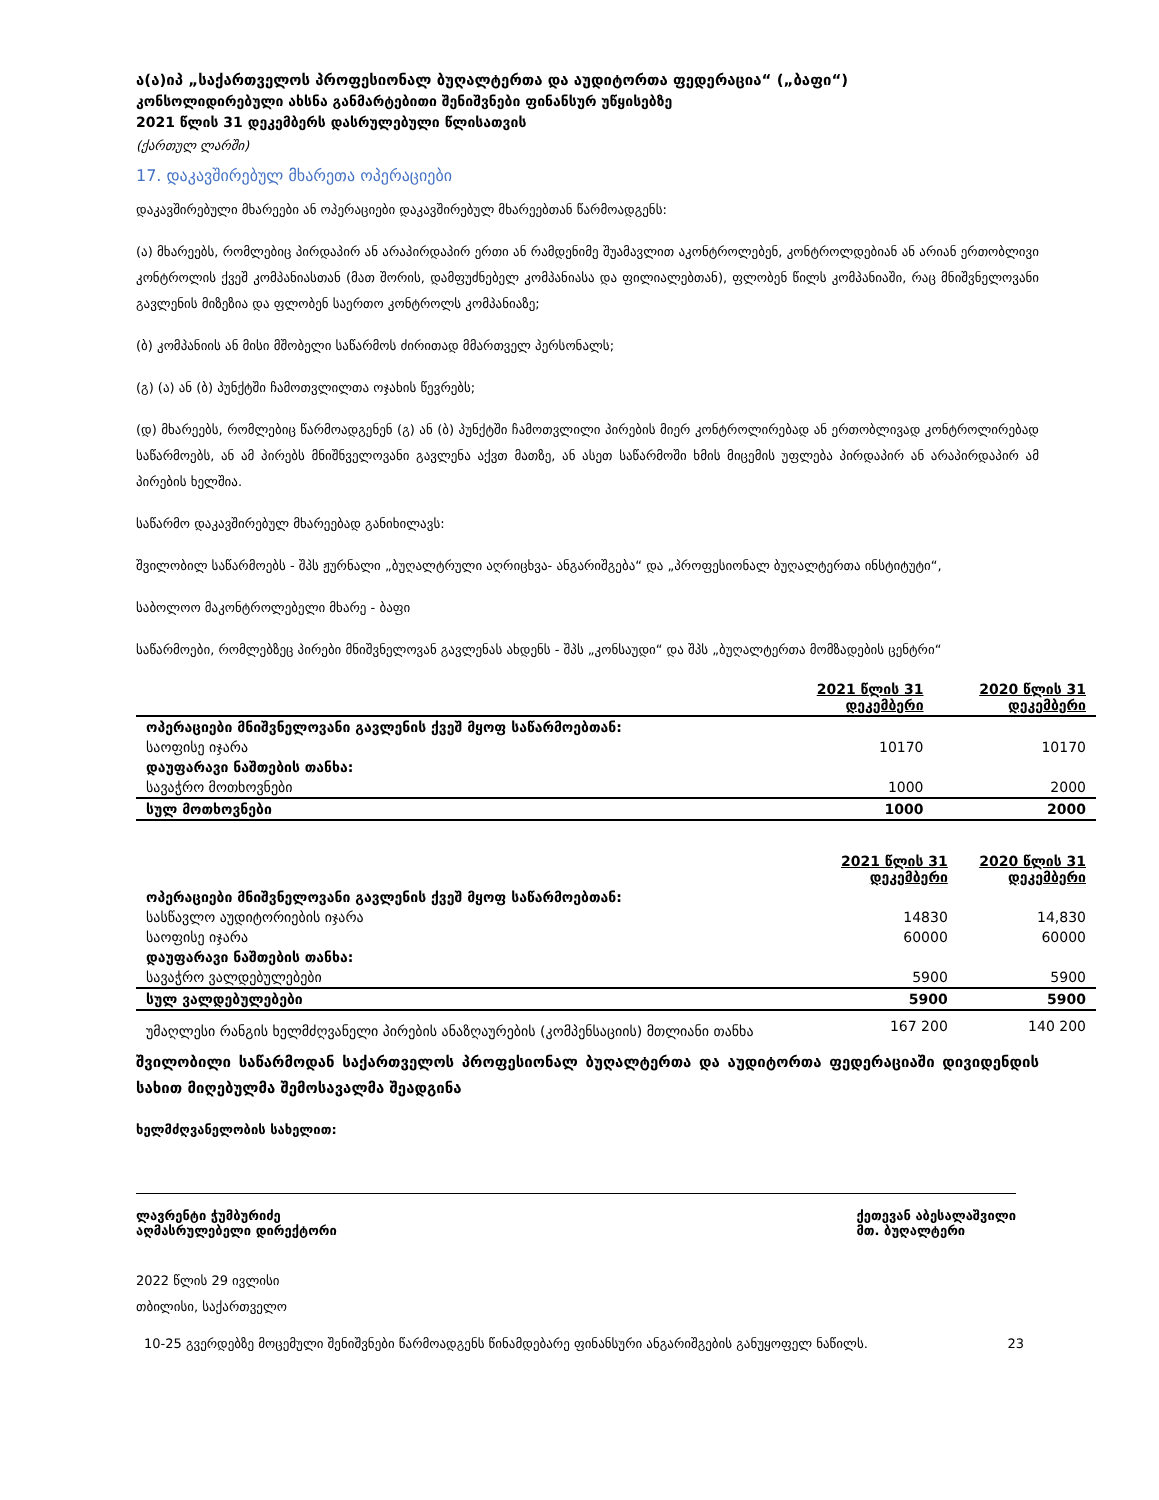ა(ა)იპ „საქართველოს პროფესიონალ ბუღალტერთა და აუდიტორთა ფედერაცია“ („ბაფი“)
კონსოლიდირებული ახსნა განმარტებითი შენიშვნები ფინანსურ უწყისებზე
2021 წლის 31 დეკემბერს დასრულებული წლისათვის
(ქართულ ლარში)
17. დაკავშირებულ მხარეთა ოპერაციები
დაკავშირებული მხარეები ან ოპერაციები დაკავშირებულ მხარეებთან წარმოადგენს:
(ა) მხარეებს, რომლებიც პირდაპირ ან არაპირდაპირ ერთი ან რამდენიმე შუამავლით აკონტროლებენ, კონტროლდებიან ან არიან ერთობლივი კონტროლის ქვეშ კომპანიასთან (მათ შორის, დამფუძნებელ კომპანიასა და ფილიალებთან), ფლობენ წილს კომპანიაში, რაც მნიშვნელოვანი გავლენის მიზეზია და ფლობენ საერთო კონტროლს კომპანიაზე;
(ბ) კომპანიის ან მისი მშობელი საწარმოს ძირითად მმართველ პერსონალს;
(გ) (ა) ან (ბ) პუნქტში ჩამოთვლილთა ოჯახის წევრებს;
(დ) მხარეებს, რომლებიც წარმოადგენენ (გ) ან (ბ) პუნქტში ჩამოთვლილი პირების მიერ კონტროლირებად ან ერთობლივად კონტროლირებად საწარმოებს, ან ამ პირებს მნიშნველოვანი გავლენა აქვთ მათზე, ან ასეთ საწარმოში ხმის მიცემის უფლება პირდაპირ ან არაპირდაპირ ამ პირების ხელშია.
საწარმო დაკავშირებულ მხარეებად განიხილავს:
შვილობილ საწარმოებს - შპს ჟურნალი „ბუღალტრული აღრიცხვა- ანგარიშგება“ და „პროფესიონალ ბუღალტერთა ინსტიტუტი“,
საბოლოო მაკონტროლებელი მხარე - ბაფი
საწარმოები, რომლებზეც პირები მნიშვნელოვან გავლენას ახდენს - შპს „კონსაუდი“ და შპს „ბუღალტერთა მომზადების ცენტრი“
| | 2021 წლის 31 დეკემბერი | 2020 წლის 31 დეკემბერი |
| ოპერაციები მნიშვნელოვანი გავლენის ქვეშ მყოფ საწარმოებთან: | | |
| საოფისე იჯარა | 10170 | 10170 |
| დაუფარავი ნაშთების თანხა: | | |
| სავაჭრო მოთხოვნები | 1000 | 2000 |
| სულ მოთხოვნები | 1000 | 2000 |
| | 2021 წლის 31 დეკემბერი | 2020 წლის 31 დეკემბერი |
| ოპერაციები მნიშვნელოვანი გავლენის ქვეშ მყოფ საწარმოებთან: | | |
| სასწავლო აუდიტორიების იჯარა | 14830 | 14,830 |
| საოფისე იჯარა | 60000 | 60000 |
| დაუფარავი ნაშთების თანხა: | | |
| სავაჭრო ვალდებულებები | 5900 | 5900 |
| სულ ვალდებულებები | 5900 | 5900 |
| უმაღლესი რანგის ხელმძღვანელი პირების ანაზღაურების (კომპენსაციის) მთლიანი თანხა | 167 200 | 140 200 |
შვილობილი საწარმოდან საქართველოს პროფესიონალ ბუღალტერთა და აუდიტორთა ფედერაციაში დივიდენდის სახით მიღებულმა შემოსავალმა შეადგინა
ხელმძღვანელობის სახელით:
ლავრენტი ჭუმბურიძე
აღმასრულებელი დირექტორი
ქეთევან აბესალაშვილი
მთ. ბუღალტერი
2022 წლის 29 ივლისი
თბილისი, საქართველო
10-25 გვერდებზე მოცემული შენიშვნები წარმოადგენს წინამდებარე ფინანსური ანგარიშგების განუყოფელ ნაწილს. 23